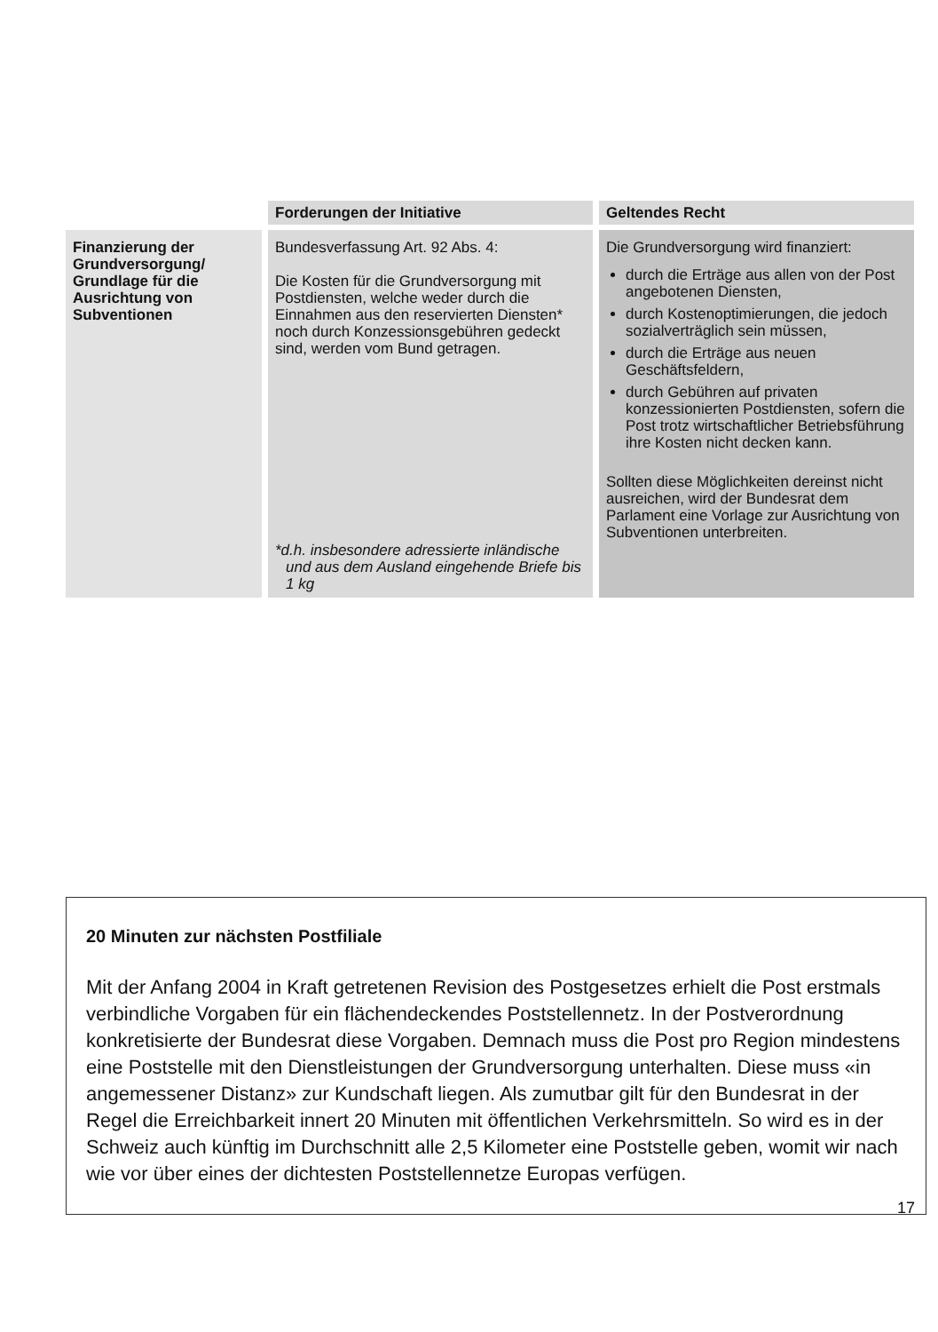| | Forderungen der Initiative | Geltendes Recht |
| --- | --- | --- |
| Finanzierung der Grundversorgung/ Grundlage für die Ausrichtung von Subventionen | Bundesverfassung Art. 92 Abs. 4: Die Kosten für die Grundversorgung mit Postdiensten, welche weder durch die Einnahmen aus den reservierten Diensten* noch durch Konzessions­gebühren gedeckt sind, werden vom Bund getragen. *d.h. insbesondere adressierte inländische und aus dem Ausland eingehende Briefe bis 1 kg | Die Grundversorgung wird finanziert: durch die Erträge aus allen von der Post angebotenen Diensten, durch Kostenoptimierungen, die jedoch sozialverträglich sein müssen, durch die Erträge aus neuen Geschäftsfeldern, durch Gebühren auf privaten konzessionierten Postdiensten, sofern die Post trotz wirt­schaftlicher Betriebsführung ihre Kosten nicht decken kann. Sollten diese Möglichkeiten dereinst nicht ausreichen, wird der Bundesrat dem Parlament eine Vorlage zur Ausrichtung von Subventionen unter­breiten. |
20 Minuten zur nächsten Postfiliale
Mit der Anfang 2004 in Kraft getretenen Revision des Postgesetzes erhielt die Post erstmals verbindliche Vorgaben für ein flächendeckendes Poststel­lennetz. In der Postverordnung konkretisierte der Bundesrat diese Vorgaben. Demnach muss die Post pro Region mindestens eine Poststelle mit den Dienstleistungen der Grundversorgung unterhalten. Diese muss «in ange­messener Distanz» zur Kundschaft liegen. Als zumutbar gilt für den Bundes­rat in der Regel die Erreichbarkeit innert 20 Minuten mit öffentlichen Ver­kehrsmitteln. So wird es in der Schweiz auch künftig im Durchschnitt alle 2,5 Kilometer eine Poststelle geben, womit wir nach wie vor über eines der dichtesten Poststellennetze Europas verfügen.
17